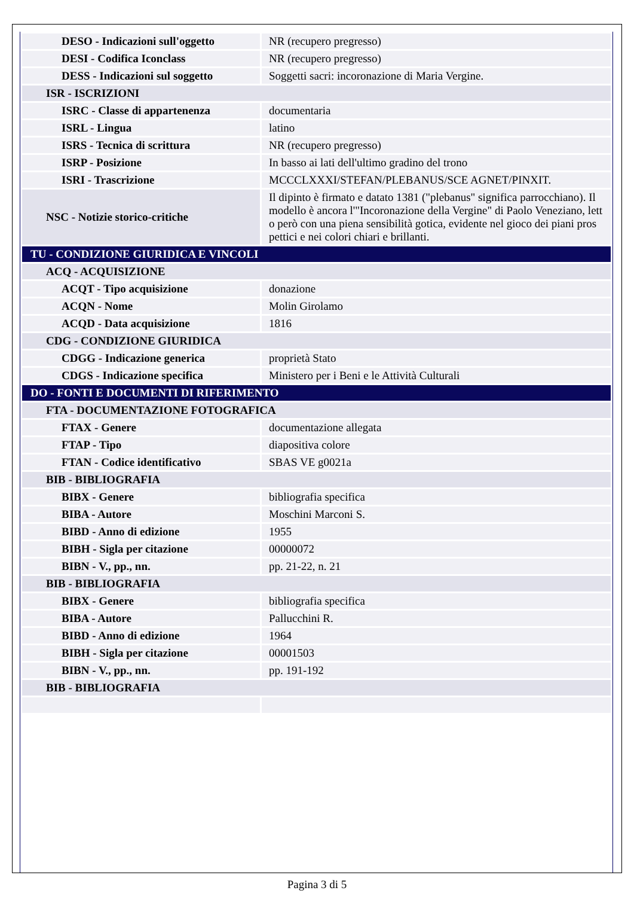| DESO - Indicazioni sull'oggetto | NR (recupero pregresso) |
| DESI - Codifica Iconclass | NR (recupero pregresso) |
| DESS - Indicazioni sul soggetto | Soggetti sacri: incoronazione di Maria Vergine. |
| ISR - ISCRIZIONI | |
| ISRC - Classe di appartenenza | documentaria |
| ISRL - Lingua | latino |
| ISRS - Tecnica di scrittura | NR (recupero pregresso) |
| ISRP - Posizione | In basso ai lati dell'ultimo gradino del trono |
| ISRI - Trascrizione | MCCCLXXXI/STEFAN/PLEBANUS/SCE AGNET/PINXIT. |
| NSC - Notizie storico-critiche | Il dipinto è firmato e datato 1381 ("plebanus" significa parrocchiano). Il modello è ancora l'"Incoronazione della Vergine" di Paolo Veneziano, lett o però con una piena sensibilità gotica, evidente nel gioco dei piani pros pettici e nei colori chiari e brillanti. |
| TU - CONDIZIONE GIURIDICA E VINCOLI | |
| ACQ - ACQUISIZIONE | |
| ACQT - Tipo acquisizione | donazione |
| ACQN - Nome | Molin Girolamo |
| ACQD - Data acquisizione | 1816 |
| CDG - CONDIZIONE GIURIDICA | |
| CDGG - Indicazione generica | proprietà Stato |
| CDGS - Indicazione specifica | Ministero per i Beni e le Attività Culturali |
| DO - FONTI E DOCUMENTI DI RIFERIMENTO | |
| FTA - DOCUMENTAZIONE FOTOGRAFICA | |
| FTAX - Genere | documentazione allegata |
| FTAP - Tipo | diapositiva colore |
| FTAN - Codice identificativo | SBAS VE g0021a |
| BIB - BIBLIOGRAFIA | |
| BIBX - Genere | bibliografia specifica |
| BIBA - Autore | Moschini Marconi S. |
| BIBD - Anno di edizione | 1955 |
| BIBH - Sigla per citazione | 00000072 |
| BIBN - V., pp., nn. | pp. 21-22, n. 21 |
| BIB - BIBLIOGRAFIA | |
| BIBX - Genere | bibliografia specifica |
| BIBA - Autore | Pallucchini R. |
| BIBD - Anno di edizione | 1964 |
| BIBH - Sigla per citazione | 00001503 |
| BIBN - V., pp., nn. | pp. 191-192 |
| BIB - BIBLIOGRAFIA | |
Pagina 3 di 5